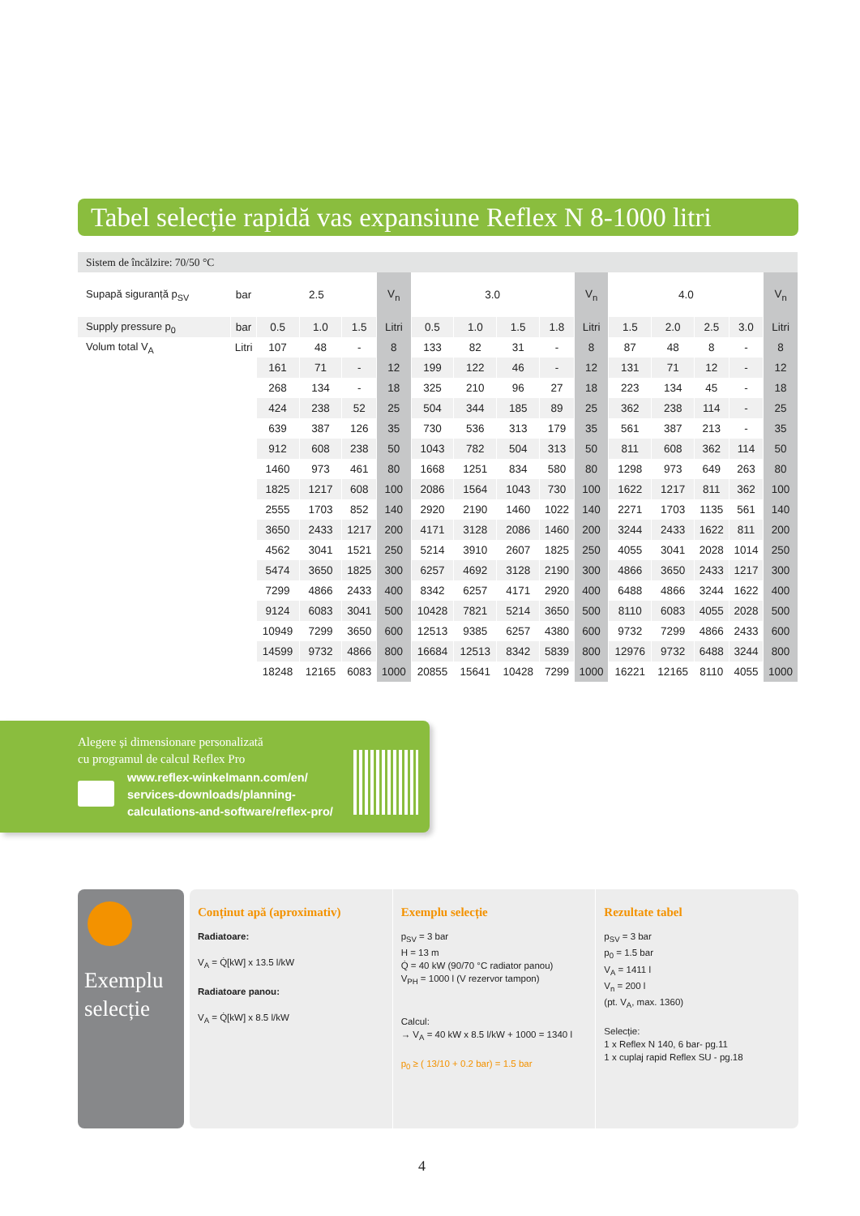Tabel selecție rapidă vas expansiune Reflex N 8-1000 litri
| Sistem de încălzire: 70/50 °C | | | | | | | | | | | | | | | |
| Supapă siguranță p<sub>SV</sub> | bar | 2.5 | | | V<sub>n</sub> | 3.0 | | | | V<sub>n</sub> | 4.0 | | | | V<sub>n</sub> |
| Supply pressure p<sub>0</sub> | bar | 0.5 | 1.0 | 1.5 | Litri | 0.5 | 1.0 | 1.5 | 1.8 | Litri | 1.5 | 2.0 | 2.5 | 3.0 | Litri |
| Volum total V<sub>A</sub> | Litri | 107 | 48 | - | 8 | 133 | 82 | 31 | - | 8 | 87 | 48 | 8 | - | 8 |
| | | 161 | 71 | - | 12 | 199 | 122 | 46 | - | 12 | 131 | 71 | 12 | - | 12 |
| | | 268 | 134 | - | 18 | 325 | 210 | 96 | 27 | 18 | 223 | 134 | 45 | - | 18 |
| | | 424 | 238 | 52 | 25 | 504 | 344 | 185 | 89 | 25 | 362 | 238 | 114 | - | 25 |
| | | 639 | 387 | 126 | 35 | 730 | 536 | 313 | 179 | 35 | 561 | 387 | 213 | - | 35 |
| | | 912 | 608 | 238 | 50 | 1043 | 782 | 504 | 313 | 50 | 811 | 608 | 362 | 114 | 50 |
| | | 1460 | 973 | 461 | 80 | 1668 | 1251 | 834 | 580 | 80 | 1298 | 973 | 649 | 263 | 80 |
| | | 1825 | 1217 | 608 | 100 | 2086 | 1564 | 1043 | 730 | 100 | 1622 | 1217 | 811 | 362 | 100 |
| | | 2555 | 1703 | 852 | 140 | 2920 | 2190 | 1460 | 1022 | 140 | 2271 | 1703 | 1135 | 561 | 140 |
| | | 3650 | 2433 | 1217 | 200 | 4171 | 3128 | 2086 | 1460 | 200 | 3244 | 2433 | 1622 | 811 | 200 |
| | | 4562 | 3041 | 1521 | 250 | 5214 | 3910 | 2607 | 1825 | 250 | 4055 | 3041 | 2028 | 1014 | 250 |
| | | 5474 | 3650 | 1825 | 300 | 6257 | 4692 | 3128 | 2190 | 300 | 4866 | 3650 | 2433 | 1217 | 300 |
| | | 7299 | 4866 | 2433 | 400 | 8342 | 6257 | 4171 | 2920 | 400 | 6488 | 4866 | 3244 | 1622 | 400 |
| | | 9124 | 6083 | 3041 | 500 | 10428 | 7821 | 5214 | 3650 | 500 | 8110 | 6083 | 4055 | 2028 | 500 |
| | | 10949 | 7299 | 3650 | 600 | 12513 | 9385 | 6257 | 4380 | 600 | 9732 | 7299 | 4866 | 2433 | 600 |
| | | 14599 | 9732 | 4866 | 800 | 16684 | 12513 | 8342 | 5839 | 800 | 12976 | 9732 | 6488 | 3244 | 800 |
| | | 18248 | 12165 | 6083 | 1000 | 20855 | 15641 | 10428 | 7299 | 1000 | 16221 | 12165 | 8110 | 4055 | 1000 |
Alegere și dimensionare personalizată
cu programul de calcul Reflex Pro
www.reflex-winkelmann.com/en/
services-downloads/planning-
calculations-and-software/reflex-pro/
Exemplu
selecție
Conținut apă (aproximativ)
Radiatoare:
V<sub>A</sub> = Q̇[kW] x 13.5 l/kW
Radiatoare panou:
V<sub>A</sub> = Q̇[kW] x 8.5 l/kW
Exemplu selecție
p<sub>SV</sub> = 3 bar
H = 13 m
Q̇ = 40 kW (90/70 °C radiator panou)
V<sub>PH</sub> = 1000 l (V rezervor tampon)
Calcul:
→ V<sub>A</sub> = 40 kW x 8.5 l/kW + 1000 = 1340 l
p<sub>0</sub> ≥ ( 13/10 + 0.2 bar) = 1.5 bar
Rezultate tabel
p<sub>SV</sub> = 3 bar
p<sub>0</sub> = 1.5 bar
V<sub>A</sub> = 1411 l
V<sub>n</sub> = 200 l
(pt. V<sub>A</sub>, max. 1360)
Selecție:
1 x Reflex N 140, 6 bar- pg.11
1 x cuplaj rapid Reflex SU - pg.18
4